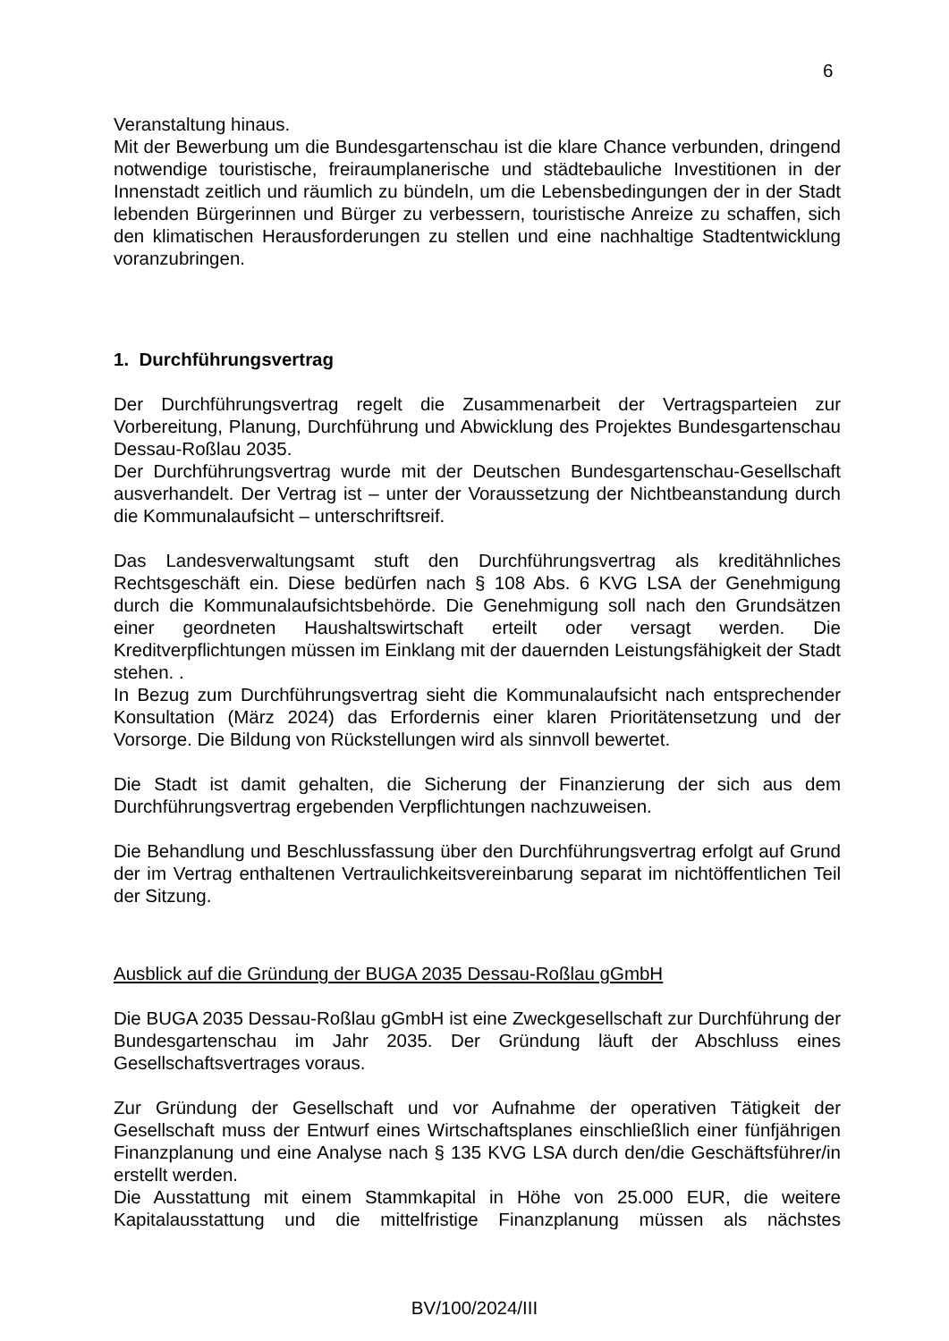6
Veranstaltung hinaus.
Mit der Bewerbung um die Bundesgartenschau ist die klare Chance verbunden, dringend notwendige touristische, freiraumplanerische und städtebauliche Investitionen in der Innenstadt zeitlich und räumlich zu bündeln, um die Lebensbedingungen der in der Stadt lebenden Bürgerinnen und Bürger zu verbessern, touristische Anreize zu schaffen, sich den klimatischen Herausforderungen zu stellen und eine nachhaltige Stadtentwicklung voranzubringen.
1. Durchführungsvertrag
Der Durchführungsvertrag regelt die Zusammenarbeit der Vertragsparteien zur Vorbereitung, Planung, Durchführung und Abwicklung des Projektes Bundesgartenschau Dessau-Roßlau 2035.
Der Durchführungsvertrag wurde mit der Deutschen Bundesgartenschau-Gesellschaft ausverhandelt. Der Vertrag ist – unter der Voraussetzung der Nichtbeanstandung durch die Kommunalaufsicht – unterschriftsreif.
Das Landesverwaltungsamt stuft den Durchführungsvertrag als kreditähnliches Rechtsgeschäft ein. Diese bedürfen nach § 108 Abs. 6 KVG LSA der Genehmigung durch die Kommunalaufsichtsbehörde. Die Genehmigung soll nach den Grundsätzen einer geordneten Haushaltswirtschaft erteilt oder versagt werden. Die Kreditverpflichtungen müssen im Einklang mit der dauernden Leistungsfähigkeit der Stadt stehen. .
In Bezug zum Durchführungsvertrag sieht die Kommunalaufsicht nach entsprechender Konsultation (März 2024) das Erfordernis einer klaren Prioritätensetzung und der Vorsorge. Die Bildung von Rückstellungen wird als sinnvoll bewertet.
Die Stadt ist damit gehalten, die Sicherung der Finanzierung der sich aus dem Durchführungsvertrag ergebenden Verpflichtungen nachzuweisen.
Die Behandlung und Beschlussfassung über den Durchführungsvertrag erfolgt auf Grund der im Vertrag enthaltenen Vertraulichkeitsvereinbarung separat im nichtöffentlichen Teil der Sitzung.
Ausblick auf die Gründung der BUGA 2035 Dessau-Roßlau gGmbH
Die BUGA 2035 Dessau-Roßlau gGmbH ist eine Zweckgesellschaft zur Durchführung der Bundesgartenschau im Jahr 2035. Der Gründung läuft der Abschluss eines Gesellschaftsvertrages voraus.
Zur Gründung der Gesellschaft und vor Aufnahme der operativen Tätigkeit der Gesellschaft muss der Entwurf eines Wirtschaftsplanes einschließlich einer fünfjährigen Finanzplanung und eine Analyse nach § 135 KVG LSA durch den/die Geschäftsführer/in erstellt werden.
Die Ausstattung mit einem Stammkapital in Höhe von 25.000 EUR, die weitere Kapitalausstattung und die mittelfristige Finanzplanung müssen als nächstes
BV/100/2024/III